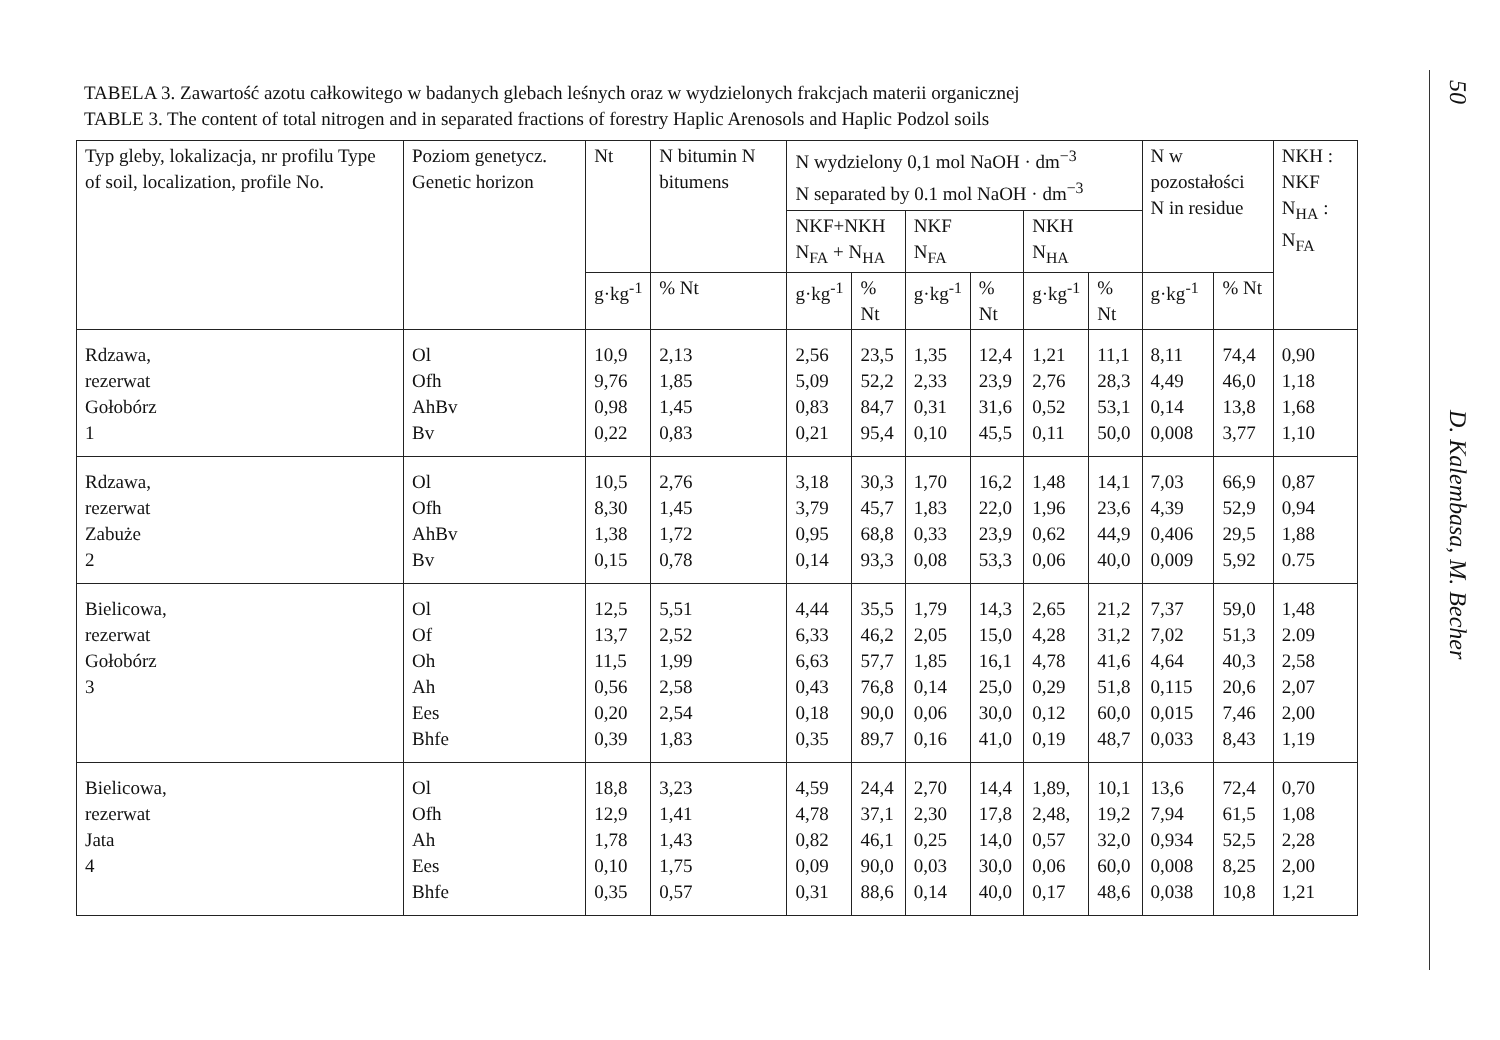TABELA 3. Zawartość azotu całkowitego w badanych glebach leśnych oraz w wydzielonych frakcjach materii organicznej
TABLE 3. The content of total nitrogen and in separated fractions of forestry Haplic Arenosols and Haplic Podzol soils
| Typ gleby, lokalizacja, nr profilu Type of soil, localization, profile No. | Poziom genetycz. Genetic horizon | Nt | N bitumin N bitumens | N wydzielony 0,1 mol NaOH · dm<sup>−3</sup> N separated by 0.1 mol NaOH · dm<sup>−3</sup> | | | | | | N w pozostałości N in residue | | NKH : NKF N<sub>HA</sub> : N<sub>FA</sub> |
| --- | --- | --- | --- | --- | --- | --- | --- | --- | --- | --- | --- | --- |
| | | | | NKF+NKH N<sub>FA</sub> + N<sub>HA</sub> | | NKF N<sub>FA</sub> | | NKH N<sub>HA</sub> | | | | |
| | | g·kg<sup>-1</sup> | % Nt | g·kg<sup>-1</sup> | % Nt | g·kg<sup>-1</sup> | % Nt | g·kg<sup>-1</sup> | % Nt | g·kg<sup>-1</sup> | % Nt | |
| Rdzawa, rezerwat Gołobórz 1 | Ol Ofh AhBv Bv | 10,9 9,76 0,98 0,22 | 2,13 1,85 1,45 0,83 | 2,56 5,09 0,83 0,21 | 23,5 52,2 84,7 95,4 | 1,35 2,33 0,31 0,10 | 12,4 23,9 31,6 45,5 | 1,21 2,76 0,52 0,11 | 11,1 28,3 53,1 50,0 | 8,11 4,49 0,14 0,008 | 74,4 46,0 13,8 3,77 | 0,90 1,18 1,68 1,10 |
| Rdzawa, rezerwat Zabuże 2 | Ol Ofh AhBv Bv | 10,5 8,30 1,38 0,15 | 2,76 1,45 1,72 0,78 | 3,18 3,79 0,95 0,14 | 30,3 45,7 68,8 93,3 | 1,70 1,83 0,33 0,08 | 16,2 22,0 23,9 53,3 | 1,48 1,96 0,62 0,06 | 14,1 23,6 44,9 40,0 | 7,03 4,39 0,406 0,009 | 66,9 52,9 29,5 5,92 | 0,87 0,94 1,88 0.75 |
| Bielicowa, rezerwat Gołobórz 3 | Ol Of Oh Ah Ees Bhfe | 12,5 13,7 11,5 0,56 0,20 0,39 | 5,51 2,52 1,99 2,58 2,54 1,83 | 4,44 6,33 6,63 0,43 0,18 0,35 | 35,5 46,2 57,7 76,8 90,0 89,7 | 1,79 2,05 1,85 0,14 0,06 0,16 | 14,3 15,0 16,1 25,0 30,0 41,0 | 2,65 4,28 4,78 0,29 0,12 0,19 | 21,2 31,2 41,6 51,8 60,0 48,7 | 7,37 7,02 4,64 0,115 0,015 0,033 | 59,0 51,3 40,3 20,6 7,46 8,43 | 1,48 2.09 2,58 2,07 2,00 1,19 |
| Bielicowa, rezerwat Jata 4 | Ol Ofh Ah Ees Bhfe | 18,8 12,9 1,78 0,10 0,35 | 3,23 1,41 1,43 1,75 0,57 | 4,59 4,78 0,82 0,09 0,31 | 24,4 37,1 46,1 90,0 88,6 | 2,70 2,30 0,25 0,03 0,14 | 14,4 17,8 14,0 30,0 40,0 | 1,89, 2,48, 0,57 0,06 0,17 | 10,1 19,2 32,0 60,0 48,6 | 13,6 7,94 0,934 0,008 0,038 | 72,4 61,5 52,5 8,25 10,8 | 0,70 1,08 2,28 2,00 1,21 |
50
D. Kalembasa, M. Becher